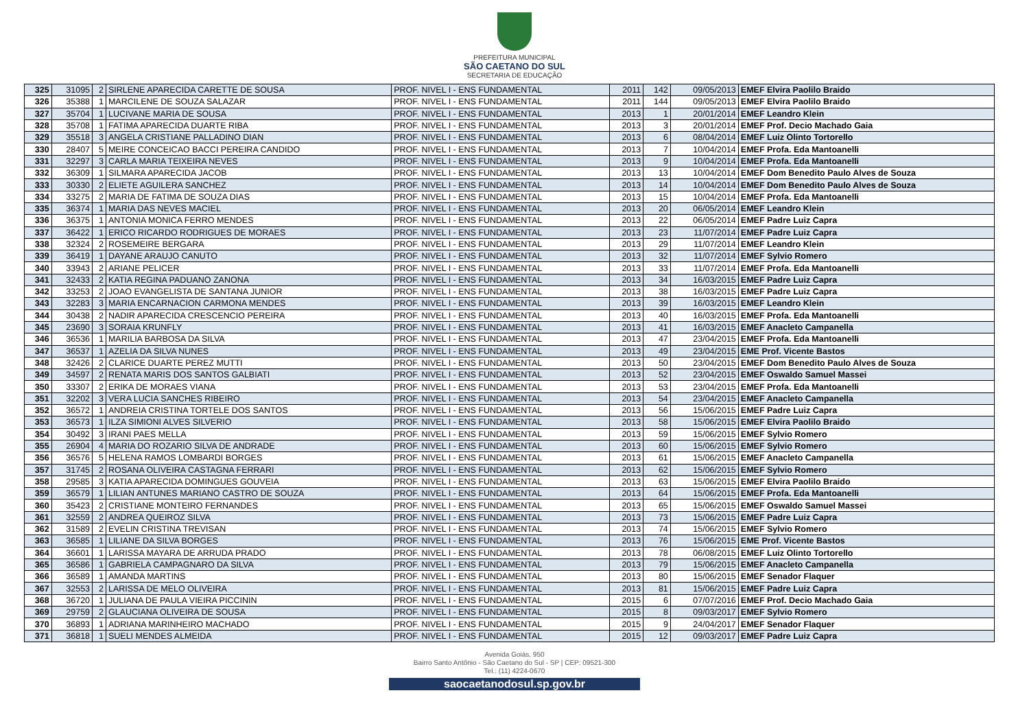PREFEITURA MUNICIPAL
SÃO CAETANO DO SUL
SECRETARIA DE EDUCAÇÃO
| 325 | 31095 | 2 | SIRLENE APARECIDA CARETTE DE SOUSA | PROF. NIVEL I - ENS FUNDAMENTAL | 2011 | 142 | 09/05/2013 | EMEF Elvira Paolilo Braido |
| 326 | 35388 | 1 | MARCILENE DE SOUZA SALAZAR | PROF. NIVEL I - ENS FUNDAMENTAL | 2011 | 144 | 09/05/2013 | EMEF Elvira Paolilo Braido |
| 327 | 35704 | 1 | LUCIVANE MARIA DE SOUSA | PROF. NIVEL I - ENS FUNDAMENTAL | 2013 | 1 | 20/01/2014 | EMEF Leandro Klein |
| 328 | 35708 | 1 | FATIMA APARECIDA DUARTE RIBA | PROF. NIVEL I - ENS FUNDAMENTAL | 2013 | 3 | 20/01/2014 | EMEF Prof. Decio Machado Gaia |
| 329 | 35518 | 3 | ANGELA CRISTIANE PALLADINO DIAN | PROF. NIVEL I - ENS FUNDAMENTAL | 2013 | 6 | 08/04/2014 | EMEF Luiz Olinto Tortorello |
| 330 | 28407 | 5 | MEIRE CONCEICAO BACCI PEREIRA CANDIDO | PROF. NIVEL I - ENS FUNDAMENTAL | 2013 | 7 | 10/04/2014 | EMEF Profa. Eda Mantoanelli |
| 331 | 32297 | 3 | CARLA MARIA TEIXEIRA NEVES | PROF. NIVEL I - ENS FUNDAMENTAL | 2013 | 9 | 10/04/2014 | EMEF Profa. Eda Mantoanelli |
| 332 | 36309 | 1 | SILMARA APARECIDA JACOB | PROF. NIVEL I - ENS FUNDAMENTAL | 2013 | 13 | 10/04/2014 | EMEF Dom Benedito Paulo Alves de Souza |
| 333 | 30330 | 2 | ELIETE AGUILERA SANCHEZ | PROF. NIVEL I - ENS FUNDAMENTAL | 2013 | 14 | 10/04/2014 | EMEF Dom Benedito Paulo Alves de Souza |
| 334 | 33275 | 2 | MARIA DE FATIMA DE SOUZA DIAS | PROF. NIVEL I - ENS FUNDAMENTAL | 2013 | 15 | 10/04/2014 | EMEF Profa. Eda Mantoanelli |
| 335 | 36374 | 1 | MARIA DAS NEVES MACIEL | PROF. NIVEL I - ENS FUNDAMENTAL | 2013 | 20 | 06/05/2014 | EMEF Leandro Klein |
| 336 | 36375 | 1 | ANTONIA MONICA FERRO MENDES | PROF. NIVEL I - ENS FUNDAMENTAL | 2013 | 22 | 06/05/2014 | EMEF Padre Luiz Capra |
| 337 | 36422 | 1 | ERICO RICARDO RODRIGUES DE MORAES | PROF. NIVEL I - ENS FUNDAMENTAL | 2013 | 23 | 11/07/2014 | EMEF Padre Luiz Capra |
| 338 | 32324 | 2 | ROSEMEIRE BERGARA | PROF. NIVEL I - ENS FUNDAMENTAL | 2013 | 29 | 11/07/2014 | EMEF Leandro Klein |
| 339 | 36419 | 1 | DAYANE ARAUJO CANUTO | PROF. NIVEL I - ENS FUNDAMENTAL | 2013 | 32 | 11/07/2014 | EMEF Sylvio Romero |
| 340 | 33943 | 2 | ARIANE PELICER | PROF. NIVEL I - ENS FUNDAMENTAL | 2013 | 33 | 11/07/2014 | EMEF Profa. Eda Mantoanelli |
| 341 | 32433 | 2 | KATIA REGINA PADUANO ZANONA | PROF. NIVEL I - ENS FUNDAMENTAL | 2013 | 34 | 16/03/2015 | EMEF Padre Luiz Capra |
| 342 | 33253 | 2 | JOAO EVANGELISTA DE SANTANA JUNIOR | PROF. NIVEL I - ENS FUNDAMENTAL | 2013 | 38 | 16/03/2015 | EMEF Padre Luiz Capra |
| 343 | 32283 | 3 | MARIA ENCARNACION CARMONA MENDES | PROF. NIVEL I - ENS FUNDAMENTAL | 2013 | 39 | 16/03/2015 | EMEF Leandro Klein |
| 344 | 30438 | 2 | NADIR APARECIDA CRESCENCIO PEREIRA | PROF. NIVEL I - ENS FUNDAMENTAL | 2013 | 40 | 16/03/2015 | EMEF Profa. Eda Mantoanelli |
| 345 | 23690 | 3 | SORAIA KRUNFLY | PROF. NIVEL I - ENS FUNDAMENTAL | 2013 | 41 | 16/03/2015 | EMEF Anacleto Campanella |
| 346 | 36536 | 1 | MARILIA BARBOSA DA SILVA | PROF. NIVEL I - ENS FUNDAMENTAL | 2013 | 47 | 23/04/2015 | EMEF Profa. Eda Mantoanelli |
| 347 | 36537 | 1 | AZELIA DA SILVA NUNES | PROF. NIVEL I - ENS FUNDAMENTAL | 2013 | 49 | 23/04/2015 | EME Prof. Vicente Bastos |
| 348 | 32426 | 2 | CLARICE DUARTE PEREZ MUTTI | PROF. NIVEL I - ENS FUNDAMENTAL | 2013 | 50 | 23/04/2015 | EMEF Dom Benedito Paulo Alves de Souza |
| 349 | 34597 | 2 | RENATA MARIS DOS SANTOS GALBIATI | PROF. NIVEL I - ENS FUNDAMENTAL | 2013 | 52 | 23/04/2015 | EMEF Oswaldo Samuel Massei |
| 350 | 33307 | 2 | ERIKA DE MORAES VIANA | PROF. NIVEL I - ENS FUNDAMENTAL | 2013 | 53 | 23/04/2015 | EMEF Profa. Eda Mantoanelli |
| 351 | 32202 | 3 | VERA LUCIA SANCHES RIBEIRO | PROF. NIVEL I - ENS FUNDAMENTAL | 2013 | 54 | 23/04/2015 | EMEF Anacleto Campanella |
| 352 | 36572 | 1 | ANDREIA CRISTINA TORTELE DOS SANTOS | PROF. NIVEL I - ENS FUNDAMENTAL | 2013 | 56 | 15/06/2015 | EMEF Padre Luiz Capra |
| 353 | 36573 | 1 | ILZA SIMIONI ALVES SILVERIO | PROF. NIVEL I - ENS FUNDAMENTAL | 2013 | 58 | 15/06/2015 | EMEF Elvira Paolilo Braido |
| 354 | 30492 | 3 | IRANI PAES MELLA | PROF. NIVEL I - ENS FUNDAMENTAL | 2013 | 59 | 15/06/2015 | EMEF Sylvio Romero |
| 355 | 26904 | 4 | MARIA DO ROZARIO SILVA DE ANDRADE | PROF. NIVEL I - ENS FUNDAMENTAL | 2013 | 60 | 15/06/2015 | EMEF Sylvio Romero |
| 356 | 36576 | 5 | HELENA RAMOS LOMBARDI BORGES | PROF. NIVEL I - ENS FUNDAMENTAL | 2013 | 61 | 15/06/2015 | EMEF Anacleto Campanella |
| 357 | 31745 | 2 | ROSANA OLIVEIRA CASTAGNA FERRARI | PROF. NIVEL I - ENS FUNDAMENTAL | 2013 | 62 | 15/06/2015 | EMEF Sylvio Romero |
| 358 | 29585 | 3 | KATIA APARECIDA DOMINGUES GOUVEIA | PROF. NIVEL I - ENS FUNDAMENTAL | 2013 | 63 | 15/06/2015 | EMEF Elvira Paolilo Braido |
| 359 | 36579 | 1 | LILIAN ANTUNES MARIANO CASTRO DE SOUZA | PROF. NIVEL I - ENS FUNDAMENTAL | 2013 | 64 | 15/06/2015 | EMEF Profa. Eda Mantoanelli |
| 360 | 35423 | 2 | CRISTIANE MONTEIRO FERNANDES | PROF. NIVEL I - ENS FUNDAMENTAL | 2013 | 65 | 15/06/2015 | EMEF Oswaldo Samuel Massei |
| 361 | 32559 | 2 | ANDREA QUEIROZ SILVA | PROF. NIVEL I - ENS FUNDAMENTAL | 2013 | 73 | 15/06/2015 | EMEF Padre Luiz Capra |
| 362 | 31589 | 2 | EVELIN CRISTINA TREVISAN | PROF. NIVEL I - ENS FUNDAMENTAL | 2013 | 74 | 15/06/2015 | EMEF Sylvio Romero |
| 363 | 36585 | 1 | LILIANE DA SILVA BORGES | PROF. NIVEL I - ENS FUNDAMENTAL | 2013 | 76 | 15/06/2015 | EME Prof. Vicente Bastos |
| 364 | 36601 | 1 | LARISSA MAYARA DE ARRUDA PRADO | PROF. NIVEL I - ENS FUNDAMENTAL | 2013 | 78 | 06/08/2015 | EMEF Luiz Olinto Tortorello |
| 365 | 36586 | 1 | GABRIELA CAMPAGNARO DA SILVA | PROF. NIVEL I - ENS FUNDAMENTAL | 2013 | 79 | 15/06/2015 | EMEF Anacleto Campanella |
| 366 | 36589 | 1 | AMANDA MARTINS | PROF. NIVEL I - ENS FUNDAMENTAL | 2013 | 80 | 15/06/2015 | EMEF Senador Flaquer |
| 367 | 32553 | 2 | LARISSA DE MELO OLIVEIRA | PROF. NIVEL I - ENS FUNDAMENTAL | 2013 | 81 | 15/06/2015 | EMEF Padre Luiz Capra |
| 368 | 36720 | 1 | JULIANA DE PAULA VIEIRA PICCININ | PROF. NIVEL I - ENS FUNDAMENTAL | 2015 | 6 | 07/07/2016 | EMEF Prof. Decio Machado Gaia |
| 369 | 29759 | 2 | GLAUCIANA OLIVEIRA DE SOUSA | PROF. NIVEL I - ENS FUNDAMENTAL | 2015 | 8 | 09/03/2017 | EMEF Sylvio Romero |
| 370 | 36893 | 1 | ADRIANA MARINHEIRO MACHADO | PROF. NIVEL I - ENS FUNDAMENTAL | 2015 | 9 | 24/04/2017 | EMEF Senador Flaquer |
| 371 | 36818 | 1 | SUELI MENDES ALMEIDA | PROF. NIVEL I - ENS FUNDAMENTAL | 2015 | 12 | 09/03/2017 | EMEF Padre Luiz Capra |
Avenida Goiás, 950
Bairro Santo Antônio - São Caetano do Sul - SP | CEP: 09521-300
Tel.: (11) 4224-0670
saocaetanodosul.sp.gov.br